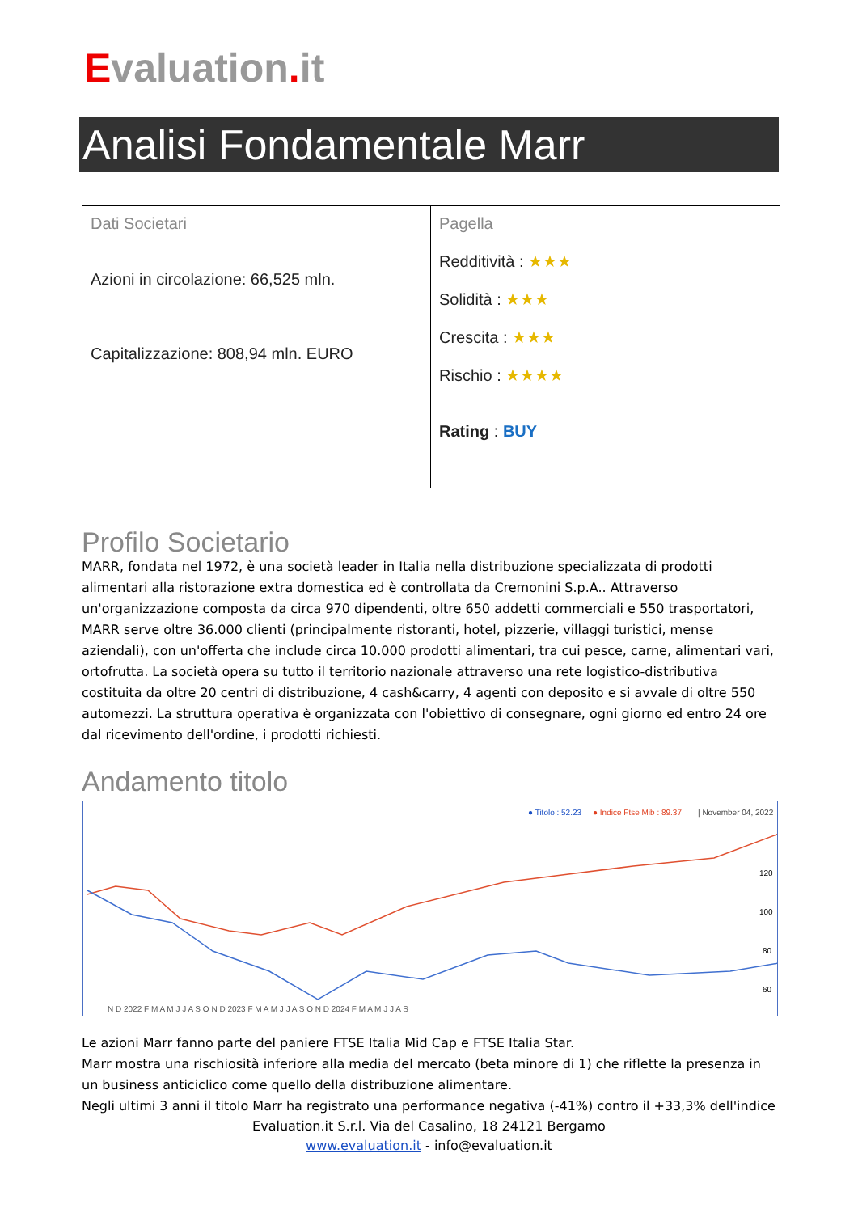Evaluation. it
Analisi Fondamentale Marr
| Dati Societari Azioni in circolazione: 66,525 mln. Capitalizzazione: 808,94 mln. EURO | Pagella Redditività : ★★★ Solidità : ★★★ Crescita : ★★★ Rischio : ★★★★ Rating : BUY |
Profilo Societario
MARR, fondata nel 1972, è una società leader in Italia nella distribuzione specializzata di prodotti alimentari alla ristorazione extra domestica ed è controllata da Cremonini S.p.A.. Attraverso un'organizzazione composta da circa 970 dipendenti, oltre 650 addetti commerciali e 550 trasportatori, MARR serve oltre 36.000 clienti (principalmente ristoranti, hotel, pizzerie, villaggi turistici, mense aziendali), con un'offerta che include circa 10.000 prodotti alimentari, tra cui pesce, carne, alimentari vari, ortofrutta. La società opera su tutto il territorio nazionale attraverso una rete logistico-distributiva costituita da oltre 20 centri di distribuzione, 4 cash&carry, 4 agenti con deposito e si avvale di oltre 550 automezzi. La struttura operativa è organizzata con l'obiettivo di consegnare, ogni giorno ed entro 24 ore dal ricevimento dell'ordine, i prodotti richiesti.
Andamento titolo
● Titolo : 52.23
● Indice Ftse Mib : 89.37
| November 04, 2022
120
100
80
60
N D 2022 F M A M J J A S O N D 2023 F M A M J J A S O N D 2024 F M A M J J A S
Le azioni Marr fanno parte del paniere FTSE Italia Mid Cap e FTSE Italia Star.
Marr mostra una rischiosità inferiore alla media del mercato (beta minore di 1) che riflette la presenza in un business anticiclico come quello della distribuzione alimentare.
Negli ultimi 3 anni il titolo Marr ha registrato una performance negativa (-41%) contro il +33,3% dell'indice
Evaluation.it S.r.l. Via del Casalino, 18 24121 Bergamo
www.evaluation.it - info@evaluation.it